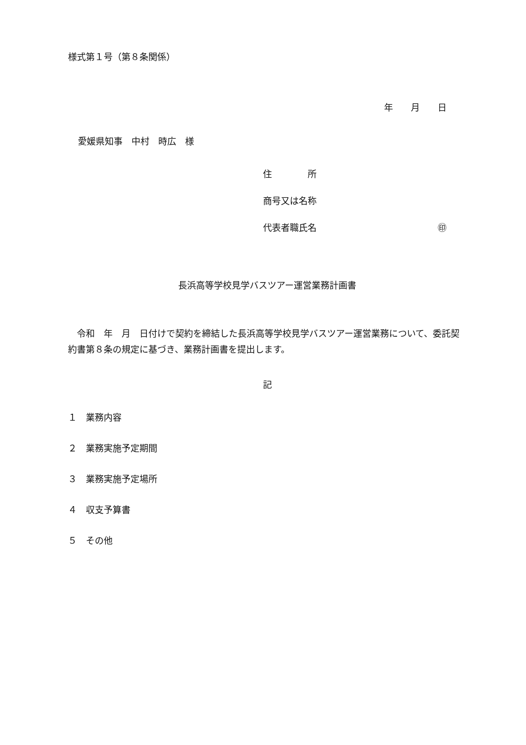様式第１号（第８条関係）
年　　月　　日
愛媛県知事　中村　時広　様
住　　　　所
商号又は名称
代表者職氏名 ㊞
長浜高等学校見学バスツアー運営業務計画書
　令和　年　月　日付けで契約を締結した長浜高等学校見学バスツアー運営業務について、委託契約書第８条の規定に基づき、業務計画書を提出します。
記
１　業務内容
２　業務実施予定期間
３　業務実施予定場所
４　収支予算書
５　その他